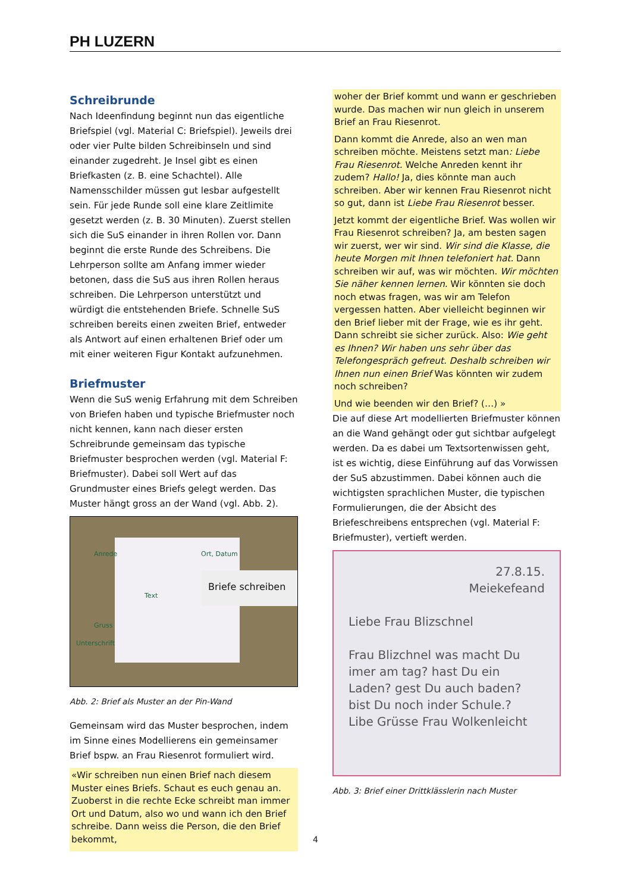PH LUZERN
Schreibrunde
Nach Ideenfindung beginnt nun das eigentliche Briefspiel (vgl. Material C: Briefspiel). Jeweils drei oder vier Pulte bilden Schreibinseln und sind einander zugedreht. Je Insel gibt es einen Briefkasten (z. B. eine Schachtel). Alle Namensschilder müssen gut lesbar aufgestellt sein. Für jede Runde soll eine klare Zeitlimite gesetzt werden (z. B. 30 Minuten). Zuerst stellen sich die SuS einander in ihren Rollen vor. Dann beginnt die erste Runde des Schreibens. Die Lehrperson sollte am Anfang immer wieder betonen, dass die SuS aus ihren Rollen heraus schreiben. Die Lehrperson unterstützt und würdigt die entstehenden Briefe. Schnelle SuS schreiben bereits einen zweiten Brief, entweder als Antwort auf einen erhaltenen Brief oder um mit einer weiteren Figur Kontakt aufzunehmen.
Briefmuster
Wenn die SuS wenig Erfahrung mit dem Schreiben von Briefen haben und typische Briefmuster noch nicht kennen, kann nach dieser ersten Schreibrunde gemeinsam das typische Briefmuster besprochen werden (vgl. Material F: Briefmuster). Dabei soll Wert auf das Grundmuster eines Briefs gelegt werden. Das Muster hängt gross an der Wand (vgl. Abb. 2).
Briefe schreiben
Anrede Ort, Datum
Text
Gruss
Unterschrift
Abb. 2: Brief als Muster an der Pin-Wand
Gemeinsam wird das Muster besprochen, indem im Sinne eines Modellierens ein gemeinsamer Brief bspw. an Frau Riesenrot formuliert wird.
«Wir schreiben nun einen Brief nach diesem Muster eines Briefs. Schaut es euch genau an. Zuoberst in die rechte Ecke schreibt man immer Ort und Datum, also wo und wann ich den Brief schreibe. Dann weiss die Person, die den Brief bekommt,
woher der Brief kommt und wann er geschrieben wurde. Das machen wir nun gleich in unserem Brief an Frau Riesenrot.
Dann kommt die Anrede, also an wen man schreiben möchte. Meistens setzt man: Liebe Frau Riesenrot. Welche Anreden kennt ihr zudem? Hallo! Ja, dies könnte man auch schreiben. Aber wir kennen Frau Riesenrot nicht so gut, dann ist Liebe Frau Riesenrot besser.
Jetzt kommt der eigentliche Brief. Was wollen wir Frau Riesenrot schreiben? Ja, am besten sagen wir zuerst, wer wir sind. Wir sind die Klasse, die heute Morgen mit Ihnen telefoniert hat. Dann schreiben wir auf, was wir möchten. Wir möchten Sie näher kennen lernen. Wir könnten sie doch noch etwas fragen, was wir am Telefon vergessen hatten. Aber vielleicht beginnen wir den Brief lieber mit der Frage, wie es ihr geht. Dann schreibt sie sicher zurück. Also: Wie geht es Ihnen? Wir haben uns sehr über das Telefongespräch gefreut. Deshalb schreiben wir Ihnen nun einen Brief Was könnten wir zudem noch schreiben?
Und wie beenden wir den Brief? (…) »
Die auf diese Art modellierten Briefmuster können an die Wand gehängt oder gut sichtbar aufgelegt werden. Da es dabei um Textsortenwissen geht, ist es wichtig, diese Einführung auf das Vorwissen der SuS abzustimmen. Dabei können auch die wichtigsten sprachlichen Muster, die typischen Formulierungen, die der Absicht des Briefeschreibens entsprechen (vgl. Material F: Briefmuster), vertieft werden.
27.8.15.
Meiekefeand
Liebe Frau Blizschnel
Frau Blizchnel was macht Du imer am tag? hast Du ein Laden? gest Du auch baden? bist Du noch inder Schule.?
Libe Grüsse Frau Wolkenleicht
Abb. 3: Brief einer Drittklässlerin nach Muster
4